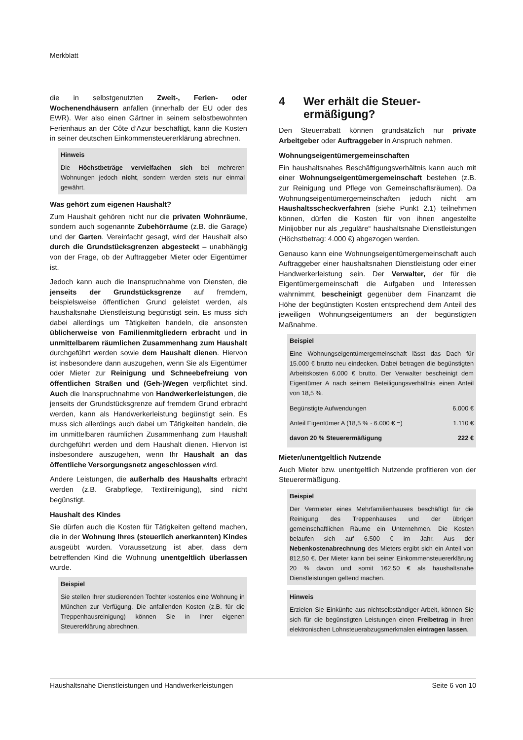Merkblatt
die in selbstgenutzten Zweit-, Ferien- oder Wochenendhäusern anfallen (innerhalb der EU oder des EWR). Wer also einen Gärtner in seinem selbstbewohnten Ferienhaus an der Côte d’Azur beschäftigt, kann die Kosten in seiner deutschen Einkommensteuererklärung abrechnen.
Hinweis
Die Höchstbeträge vervielfachen sich bei mehreren Wohnungen jedoch nicht, sondern werden stets nur einmal gewährt.
Was gehört zum eigenen Haushalt?
Zum Haushalt gehören nicht nur die privaten Wohnräume, sondern auch sogenannte Zubehörräume (z.B. die Garage) und der Garten. Vereinfacht gesagt, wird der Haushalt also durch die Grundstücksgrenzen abgesteckt – unabhängig von der Frage, ob der Auftraggeber Mieter oder Eigentümer ist.
Jedoch kann auch die Inanspruchnahme von Diensten, die jenseits der Grundstücksgrenze auf fremdem, beispielsweise öffentlichen Grund geleistet werden, als haushaltsnahe Dienstleistung begünstigt sein. Es muss sich dabei allerdings um Tätigkeiten handeln, die ansonsten üblicherweise von Familienmitgliedern erbracht und in unmittelbarem räumlichen Zusammenhang zum Haushalt durchgeführt werden sowie dem Haushalt dienen. Hiervon ist insbesondere dann auszugehen, wenn Sie als Eigentümer oder Mieter zur Reinigung und Schneebefreiung von öffentlichen Straßen und (Geh-)Wegen verpflichtet sind. Auch die Inanspruchnahme von Handwerkerleistungen, die jenseits der Grundstücksgrenze auf fremdem Grund erbracht werden, kann als Handwerkerleistung begünstigt sein. Es muss sich allerdings auch dabei um Tätigkeiten handeln, die im unmittelbaren räumlichen Zusammenhang zum Haushalt durchgeführt werden und dem Haushalt dienen. Hiervon ist insbesondere auszugehen, wenn Ihr Haushalt an das öffentliche Versorgungsnetz angeschlossen wird.
Andere Leistungen, die außerhalb des Haushalts erbracht werden (z.B. Grabpflege, Textilreinigung), sind nicht begünstigt.
Haushalt des Kindes
Sie dürfen auch die Kosten für Tätigkeiten geltend machen, die in der Wohnung Ihres (steuerlich anerkannten) Kindes ausgeübt wurden. Voraussetzung ist aber, dass dem betreffenden Kind die Wohnung unentgeltlich überlassen wurde.
Beispiel
Sie stellen Ihrer studierenden Tochter kostenlos eine Wohnung in München zur Verfügung. Die anfallenden Kosten (z.B. für die Treppenhausreinigung) können Sie in Ihrer eigenen Steuererklärung abrechnen.
4 Wer erhält die Steuer-
ermäßigung?
Den Steuerrabatt können grundsätzlich nur private Arbeitgeber oder Auftraggeber in Anspruch nehmen.
Wohnungseigentümergemeinschaften
Ein haushaltsnahes Beschäftigungsverhältnis kann auch mit einer Wohnungseigentümergemeinschaft bestehen (z.B. zur Reinigung und Pflege von Gemeinschaftsräumen). Da Wohnungseigentümergemeinschaften jedoch nicht am Haushaltsscheckverfahren (siehe Punkt 2.1) teilnehmen können, dürfen die Kosten für von ihnen angestellte Minijobber nur als „reguläre“ haushaltsnahe Dienstleistungen (Höchstbetrag: 4.000 €) abgezogen werden.
Genauso kann eine Wohnungseigentümergemeinschaft auch Auftraggeber einer haushaltsnahen Dienstleistung oder einer Handwerkerleistung sein. Der Verwalter, der für die Eigentümergemeinschaft die Aufgaben und Interessen wahrnimmt, bescheinigt gegenüber dem Finanzamt die Höhe der begünstigten Kosten entsprechend dem Anteil des jeweiligen Wohnungseigentümers an der begünstigten Maßnahme.
Beispiel
Eine Wohnungseigentümergemeinschaft lässt das Dach für 15.000 € brutto neu eindecken. Dabei betragen die begünstigten Arbeitskosten 6.000 € brutto. Der Verwalter bescheinigt dem Eigentümer A nach seinem Beteiligungsverhältnis einen Anteil von 18,5 %.
| Begünstigte Aufwendungen | 6.000 € |
| Anteil Eigentümer A (18,5 % · 6.000 € =) | 1.110 € |
| davon 20 % Steuerermäßigung | 222 € |
Mieter/unentgeltlich Nutzende
Auch Mieter bzw. unentgeltlich Nutzende profitieren von der Steuerermäßigung.
Beispiel
Der Vermieter eines Mehrfamilienhauses beschäftigt für die Reinigung des Treppenhauses und der übrigen gemeinschaftlichen Räume ein Unternehmen. Die Kosten belaufen sich auf 6.500 € im Jahr. Aus der Nebenkostenabrechnung des Mieters ergibt sich ein Anteil von 812,50 €. Der Mieter kann bei seiner Einkommensteuererklärung 20 % davon und somit 162,50 € als haushaltsnahe Dienstleistungen geltend machen.
Hinweis
Erzielen Sie Einkünfte aus nichtselbständiger Arbeit, können Sie sich für die begünstigten Leistungen einen Freibetrag in Ihren elektronischen Lohnsteuerabzugsmerkmalen eintragen lassen.
Haushaltsnahe Dienstleistungen und Handwerkerleistungen Seite 6 von 10